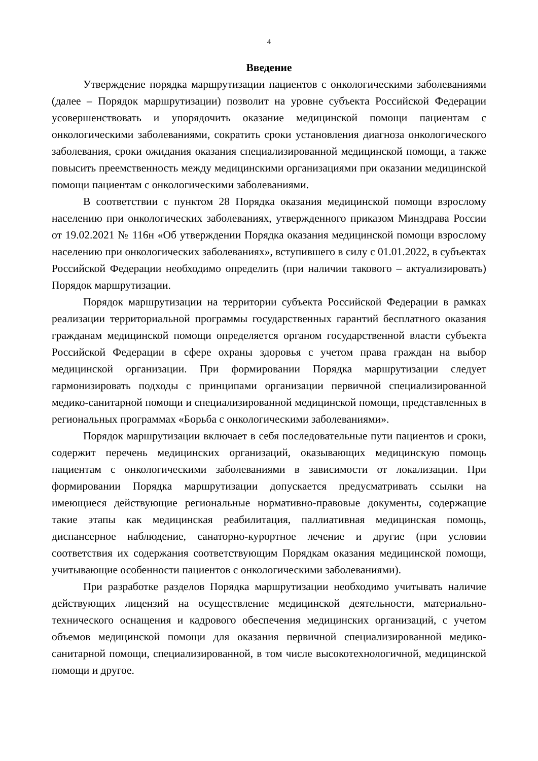4
Введение
Утверждение порядка маршрутизации пациентов с онкологическими заболеваниями (далее – Порядок маршрутизации) позволит на уровне субъекта Российской Федерации усовершенствовать и упорядочить оказание медицинской помощи пациентам с онкологическими заболеваниями, сократить сроки установления диагноза онкологического заболевания, сроки ожидания оказания специализированной медицинской помощи, а также повысить преемственность между медицинскими организациями при оказании медицинской помощи пациентам с онкологическими заболеваниями.
В соответствии с пунктом 28 Порядка оказания медицинской помощи взрослому населению при онкологических заболеваниях, утвержденного приказом Минздрава России от 19.02.2021 № 116н «Об утверждении Порядка оказания медицинской помощи взрослому населению при онкологических заболеваниях», вступившего в силу с 01.01.2022, в субъектах Российской Федерации необходимо определить (при наличии такового – актуализировать) Порядок маршрутизации.
Порядок маршрутизации на территории субъекта Российской Федерации в рамках реализации территориальной программы государственных гарантий бесплатного оказания гражданам медицинской помощи определяется органом государственной власти субъекта Российской Федерации в сфере охраны здоровья с учетом права граждан на выбор медицинской организации. При формировании Порядка маршрутизации следует гармонизировать подходы с принципами организации первичной специализированной медико-санитарной помощи и специализированной медицинской помощи, представленных в региональных программах «Борьба с онкологическими заболеваниями».
Порядок маршрутизации включает в себя последовательные пути пациентов и сроки, содержит перечень медицинских организаций, оказывающих медицинскую помощь пациентам с онкологическими заболеваниями в зависимости от локализации. При формировании Порядка маршрутизации допускается предусматривать ссылки на имеющиеся действующие региональные нормативно-правовые документы, содержащие такие этапы как медицинская реабилитация, паллиативная медицинская помощь, диспансерное наблюдение, санаторно-курортное лечение и другие (при условии соответствия их содержания соответствующим Порядкам оказания медицинской помощи, учитывающие особенности пациентов с онкологическими заболеваниями).
При разработке разделов Порядка маршрутизации необходимо учитывать наличие действующих лицензий на осуществление медицинской деятельности, материально-технического оснащения и кадрового обеспечения медицинских организаций, с учетом объемов медицинской помощи для оказания первичной специализированной медико-санитарной помощи, специализированной, в том числе высокотехнологичной, медицинской помощи и другое.